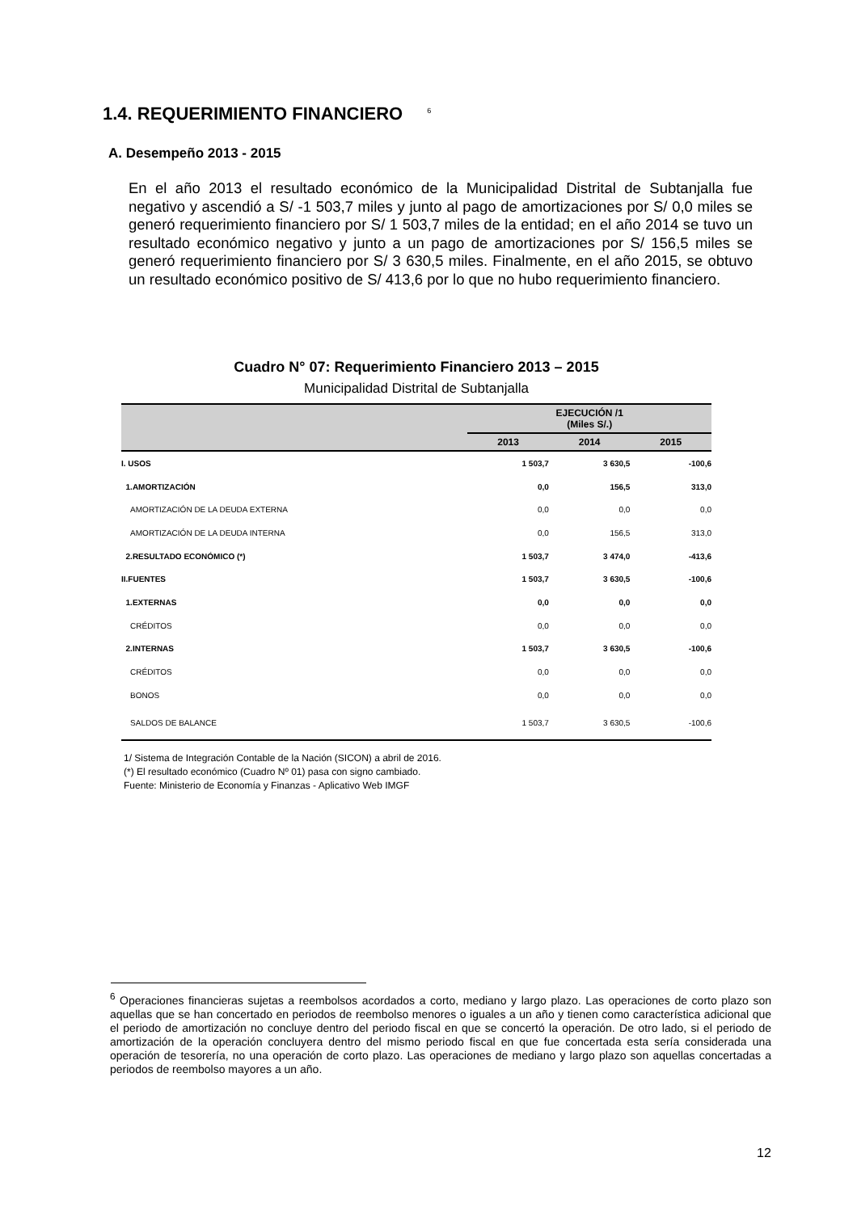1.4. REQUERIMIENTO FINANCIERO <sup>6</sup>
A. Desempeño 2013 - 2015
En el año 2013 el resultado económico de la Municipalidad Distrital de Subtanjalla fue negativo y ascendió a S/ -1 503,7 miles y junto al pago de amortizaciones por S/ 0,0 miles se generó requerimiento financiero por S/ 1 503,7 miles de la entidad; en el año 2014 se tuvo un resultado económico negativo y junto a un pago de amortizaciones por S/ 156,5 miles se generó requerimiento financiero por S/ 3 630,5 miles. Finalmente, en el año 2015, se obtuvo un resultado económico positivo de S/ 413,6 por lo que no hubo requerimiento financiero.
Cuadro N° 07: Requerimiento Financiero 2013 – 2015
Municipalidad Distrital de Subtanjalla
| | EJECUCIÓN /1 (Miles S/.) | | |
| --- | --- | --- | --- |
| | 2013 | 2014 | 2015 |
| I. USOS | 1 503,7 | 3 630,5 | -100,6 |
| 1.AMORTIZACIÓN | 0,0 | 156,5 | 313,0 |
| AMORTIZACIÓN DE LA DEUDA EXTERNA | 0,0 | 0,0 | 0,0 |
| AMORTIZACIÓN DE LA DEUDA INTERNA | 0,0 | 156,5 | 313,0 |
| 2.RESULTADO ECONÓMICO (*) | 1 503,7 | 3 474,0 | -413,6 |
| II.FUENTES | 1 503,7 | 3 630,5 | -100,6 |
| 1.EXTERNAS | 0,0 | 0,0 | 0,0 |
| CRÉDITOS | 0,0 | 0,0 | 0,0 |
| 2.INTERNAS | 1 503,7 | 3 630,5 | -100,6 |
| CRÉDITOS | 0,0 | 0,0 | 0,0 |
| BONOS | 0,0 | 0,0 | 0,0 |
| SALDOS DE BALANCE | 1 503,7 | 3 630,5 | -100,6 |
1/ Sistema de Integración Contable de la Nación (SICON) a abril de 2016.
(*) El resultado económico (Cuadro Nº 01) pasa con signo cambiado.
Fuente: Ministerio de Economía y Finanzas - Aplicativo Web IMGF
<sup>6</sup> Operaciones financieras sujetas a reembolsos acordados a corto, mediano y largo plazo. Las operaciones de corto plazo son aquellas que se han concertado en periodos de reembolso menores o iguales a un año y tienen como característica adicional que el periodo de amortización no concluye dentro del periodo fiscal en que se concertó la operación. De otro lado, si el periodo de amortización de la operación concluyera dentro del mismo periodo fiscal en que fue concertada esta sería considerada una operación de tesorería, no una operación de corto plazo. Las operaciones de mediano y largo plazo son aquellas concertadas a periodos de reembolso mayores a un año.
12